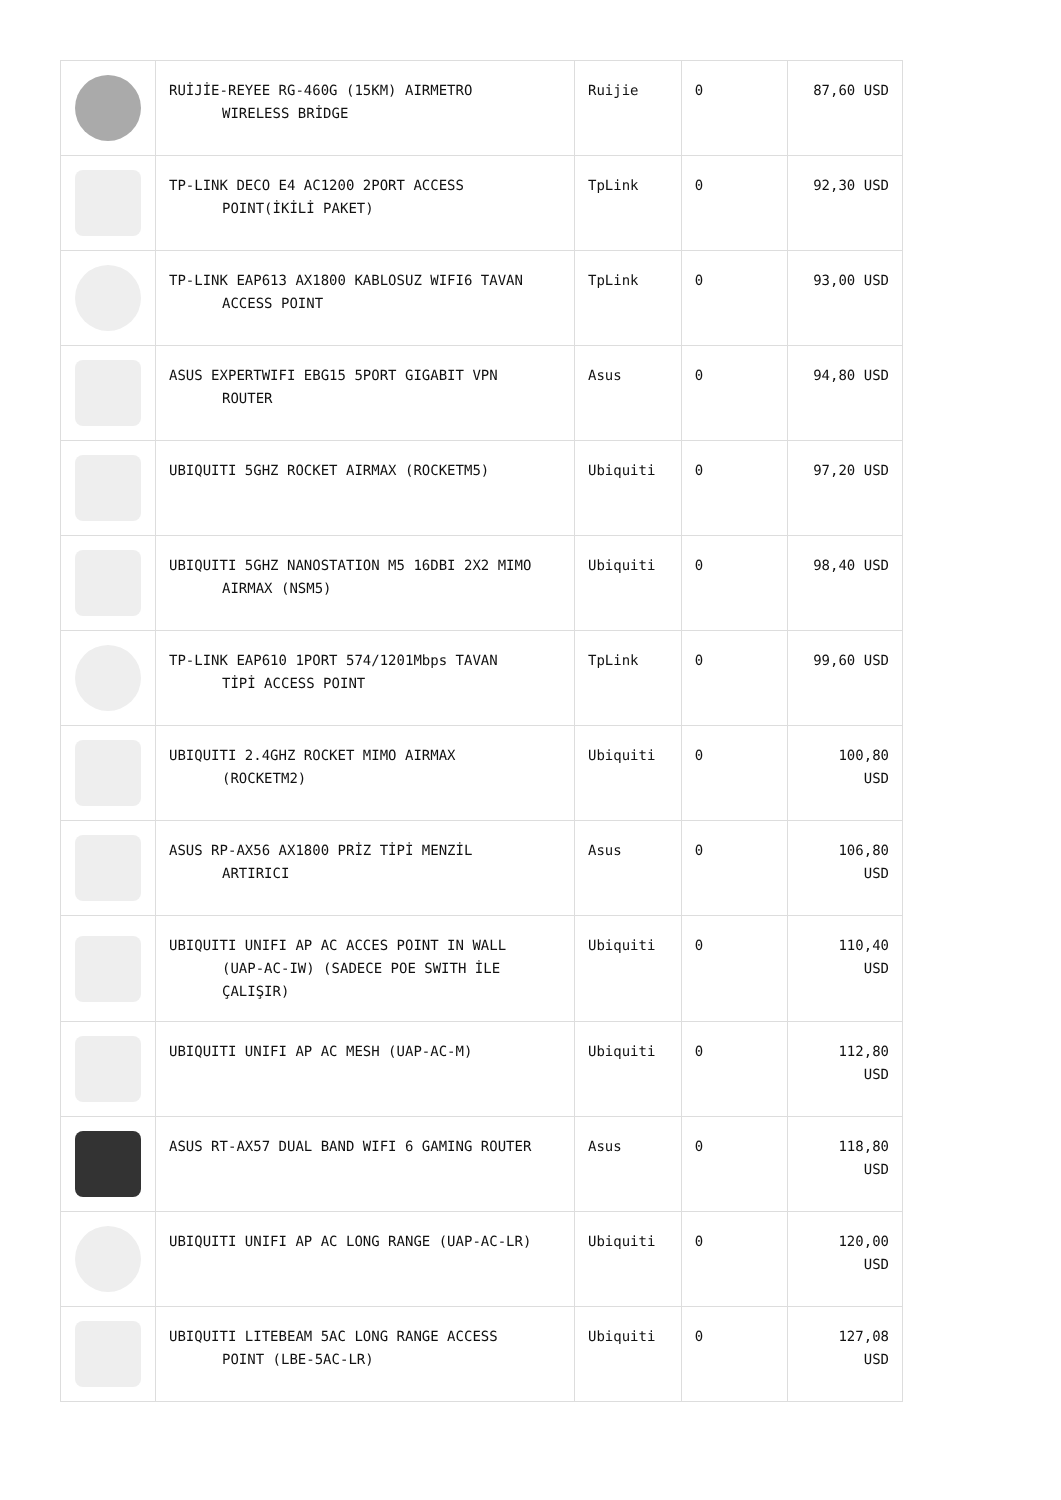| | RUİJİE-REYEE RG-460G (15KM) AIRMETRO WIRELESS BRİDGE | Ruijie | 0 | 87,60 USD |
| | TP-LINK DECO E4 AC1200 2PORT ACCESS POINT(İKİLİ PAKET) | TpLink | 0 | 92,30 USD |
| | TP-LINK EAP613 AX1800 KABLOSUZ WIFI6 TAVAN ACCESS POINT | TpLink | 0 | 93,00 USD |
| | ASUS EXPERTWIFI EBG15 5PORT GIGABIT VPN ROUTER | Asus | 0 | 94,80 USD |
| | UBIQUITI 5GHZ ROCKET AIRMAX (ROCKETM5) | Ubiquiti | 0 | 97,20 USD |
| | UBIQUITI 5GHZ NANOSTATION M5 16DBI 2X2 MIMO AIRMAX (NSM5) | Ubiquiti | 0 | 98,40 USD |
| | TP-LINK EAP610 1PORT 574/1201Mbps TAVAN TİPİ ACCESS POINT | TpLink | 0 | 99,60 USD |
| | UBIQUITI 2.4GHZ ROCKET MIMO AIRMAX (ROCKETM2) | Ubiquiti | 0 | 100,80 USD |
| | ASUS RP-AX56 AX1800 PRİZ TİPİ MENZİL ARTIRICI | Asus | 0 | 106,80 USD |
| | UBIQUITI UNIFI AP AC ACCES POINT IN WALL (UAP-AC-IW) (SADECE POE SWITH İLE ÇALIŞIR) | Ubiquiti | 0 | 110,40 USD |
| | UBIQUITI UNIFI AP AC MESH (UAP-AC-M) | Ubiquiti | 0 | 112,80 USD |
| | ASUS RT-AX57 DUAL BAND WIFI 6 GAMING ROUTER | Asus | 0 | 118,80 USD |
| | UBIQUITI UNIFI AP AC LONG RANGE (UAP-AC-LR) | Ubiquiti | 0 | 120,00 USD |
| | UBIQUITI LITEBEAM 5AC LONG RANGE ACCESS POINT (LBE-5AC-LR) | Ubiquiti | 0 | 127,08 USD |